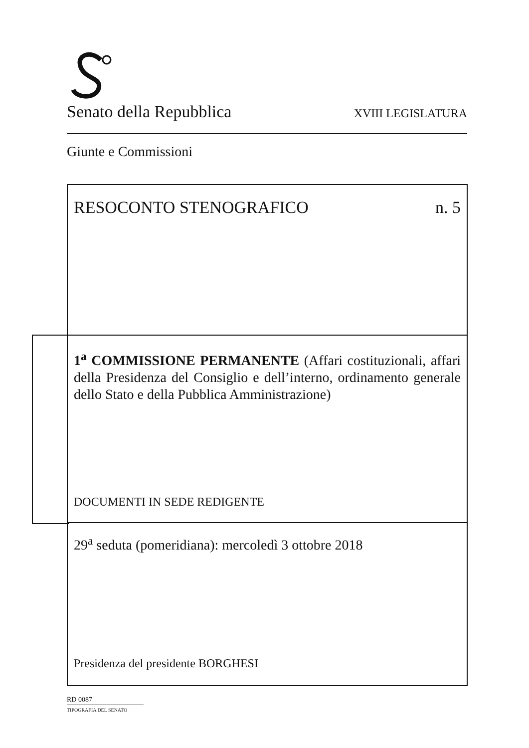Senato della Repubblica XVIII LEGISLATURA
Giunte e Commissioni
RESOCONTO STENOGRAFICO n. 5
1<sup>a</sup> COMMISSIONE PERMANENTE (Affari costituzionali, affari della Presidenza del Consiglio e dell’interno, ordinamento generale dello Stato e della Pubblica Amministrazione)
DOCUMENTI IN SEDE REDIGENTE
29<sup>a</sup> seduta (pomeridiana): mercoledì 3 ottobre 2018
Presidenza del presidente BORGHESI
RD 0087
TIPOGRAFIA DEL SENATO